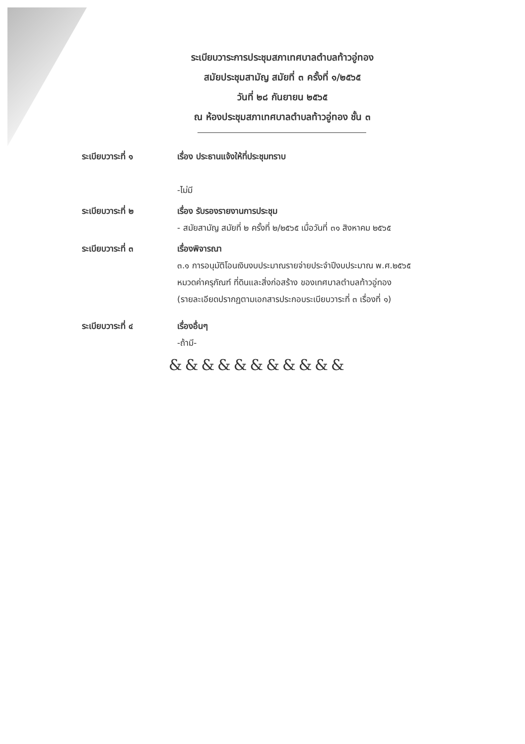ระเบียบวาระการประชุมสภาเทศบาลตำบลท้าวอู่ทอง
สมัยประชุมสามัญ สมัยที่ ๓ ครั้งที่ ๑/๒๕๖๕
วันที่ ๒๘ กันยายน ๒๕๖๕
ณ ห้องประชุมสภาเทศบาลตำบลท้าวอู่ทอง ชั้น ๓
ระเบียบวาระที่ ๑ เรื่อง ประธานแจ้งให้ที่ประชุมทราบ
-ไม่มี
ระเบียบวาระที่ ๒ เรื่อง รับรองรายงานการประชุม
- สมัยสามัญ สมัยที่ ๒ ครั้งที่ ๒/๒๕๖๕ เมื่อวันที่ ๓๑ สิงหาคม ๒๕๖๕
ระเบียบวาระที่ ๓ เรื่องพิจารณา
๓.๑ การอนุมัติโอนเงินงบประมาณรายจ่ายประจำปีงบประมาณ พ.ศ.๒๕๖๕
หมวดค่าครุภัณฑ์ ที่ดินและสิ่งก่อสร้าง ของเทศบาลตำบลท้าวอู่ทอง
(รายละเอียดปรากฏตามเอกสารประกอบระเบียบวาระที่ ๓ เรื่องที่ ๑)
ระเบียบวาระที่ ๔ เรื่องอื่นๆ
-ถ้ามี-
&&&&&&&&&&&